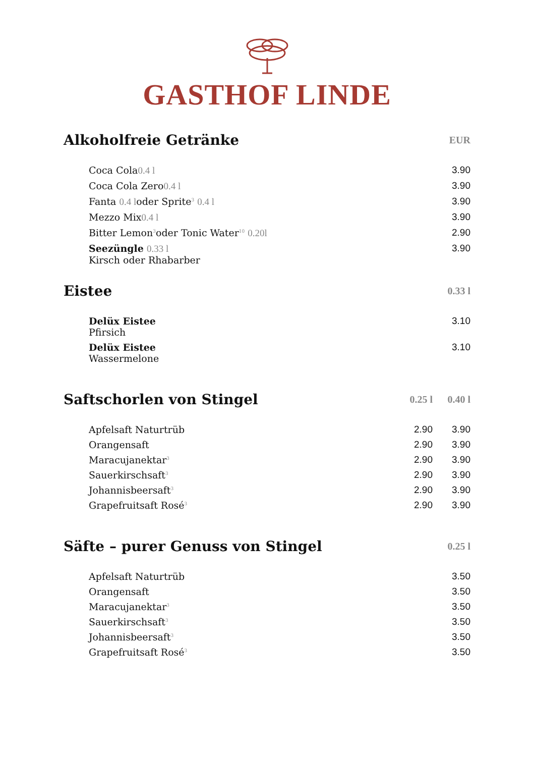GASTHOF LINDE
| Alkoholfreie Getränke | EUR |
| --- | --- |
| Coca Cola 0.4 l | 3.90 |
| Coca Cola Zero 0.4 l | 3.90 |
| Fanta 0.4 l oder Sprite<sup>3</sup> 0.4 l | 3.90 |
| Mezzo Mix 0.4 l | 3.90 |
| Bitter Lemon<sup>3</sup>oder Tonic Water<sup>10</sup> 0.20l | 2.90 |
| Seezüngle 0.33 l Kirsch oder Rhabarber | 3.90 |
| Eistee | 0.33 l |
| --- | --- |
| Delüx Eistee Pfirsich | 3.10 |
| Delüx Eistee Wassermelone | 3.10 |
| Saftschorlen von Stingel | 0.25 l | 0.40 l |
| --- | --- | --- |
| Apfelsaft Naturtrüb | 2.90 | 3.90 |
| Orangensaft | 2.90 | 3.90 |
| Maracujanektar<sup>3</sup> | 2.90 | 3.90 |
| Sauerkirschsaft<sup>3</sup> | 2.90 | 3.90 |
| Johannisbeersaft<sup>3</sup> | 2.90 | 3.90 |
| Grapefruitsaft Rosé<sup>3</sup> | 2.90 | 3.90 |
| Säfte – purer Genuss von Stingel | 0.25 l |
| --- | --- |
| Apfelsaft Naturtrüb | 3.50 |
| Orangensaft | 3.50 |
| Maracujanektar<sup>3</sup> | 3.50 |
| Sauerkirschsaft<sup>3</sup> | 3.50 |
| Johannisbeersaft<sup>3</sup> | 3.50 |
| Grapefruitsaft Rosé<sup>3</sup> | 3.50 |